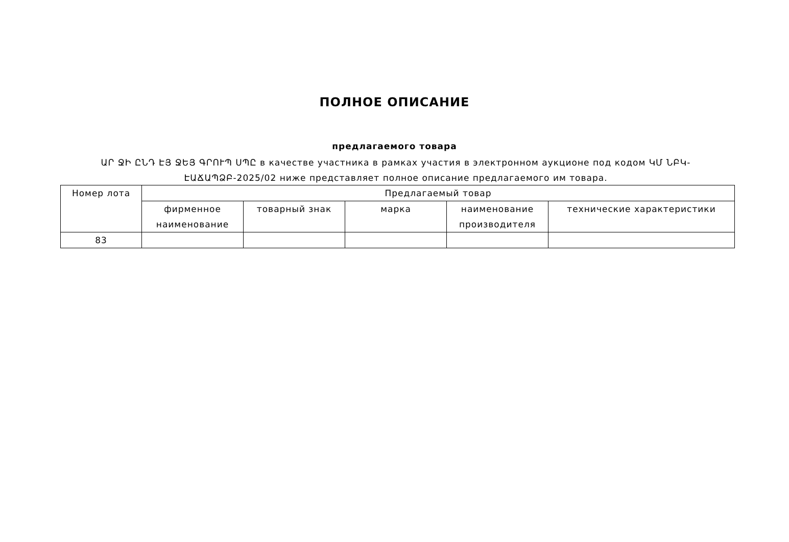ПОЛНОЕ ОПИСАНИЕ
предлагаемого товара
ԱՐ ՋԻ ԸՆԴ ԷՅ ՋԵՅ ԳՐՈՒՊ ՍՊԸ в качестве участника в рамках участия в электронном аукционе под кодом ԿՄ ՆԲԿ-ԷԱՃԱՊՁԲ-2025/02 ниже представляет полное описание предлагаемого им товара.
| Номер лота | Предлагаемый товар | | | | |
| --- | --- | --- | --- | --- | --- |
| | фирменное наименование | товарный знак | марка | наименование производителя | технические характеристики |
| 83 | | | | | |